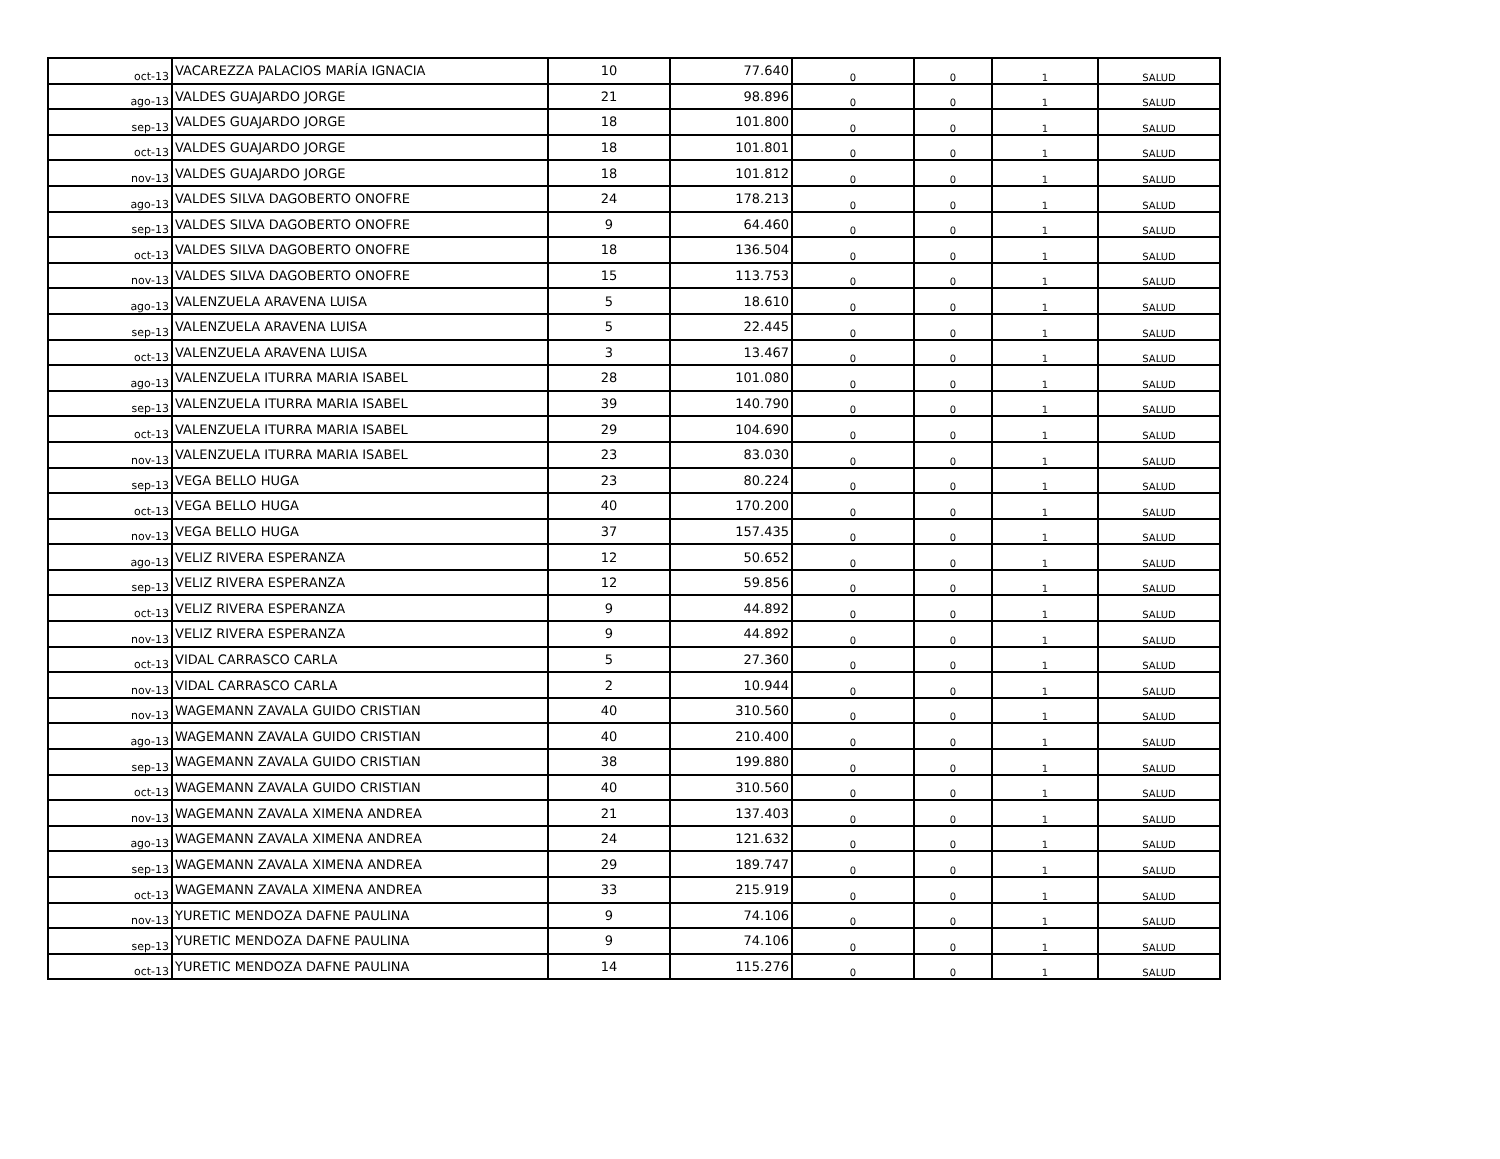| oct-13 | VACAREZZA PALACIOS MARÍA IGNACIA | 10 | 77.640 | 0 | 0 | 1 | SALUD |
| ago-13 | VALDES GUAJARDO JORGE | 21 | 98.896 | 0 | 0 | 1 | SALUD |
| sep-13 | VALDES GUAJARDO JORGE | 18 | 101.800 | 0 | 0 | 1 | SALUD |
| oct-13 | VALDES GUAJARDO JORGE | 18 | 101.801 | 0 | 0 | 1 | SALUD |
| nov-13 | VALDES GUAJARDO JORGE | 18 | 101.812 | 0 | 0 | 1 | SALUD |
| ago-13 | VALDES SILVA DAGOBERTO ONOFRE | 24 | 178.213 | 0 | 0 | 1 | SALUD |
| sep-13 | VALDES SILVA DAGOBERTO ONOFRE | 9 | 64.460 | 0 | 0 | 1 | SALUD |
| oct-13 | VALDES SILVA DAGOBERTO ONOFRE | 18 | 136.504 | 0 | 0 | 1 | SALUD |
| nov-13 | VALDES SILVA DAGOBERTO ONOFRE | 15 | 113.753 | 0 | 0 | 1 | SALUD |
| ago-13 | VALENZUELA ARAVENA LUISA | 5 | 18.610 | 0 | 0 | 1 | SALUD |
| sep-13 | VALENZUELA ARAVENA LUISA | 5 | 22.445 | 0 | 0 | 1 | SALUD |
| oct-13 | VALENZUELA ARAVENA LUISA | 3 | 13.467 | 0 | 0 | 1 | SALUD |
| ago-13 | VALENZUELA ITURRA MARIA ISABEL | 28 | 101.080 | 0 | 0 | 1 | SALUD |
| sep-13 | VALENZUELA ITURRA MARIA ISABEL | 39 | 140.790 | 0 | 0 | 1 | SALUD |
| oct-13 | VALENZUELA ITURRA MARIA ISABEL | 29 | 104.690 | 0 | 0 | 1 | SALUD |
| nov-13 | VALENZUELA ITURRA MARIA ISABEL | 23 | 83.030 | 0 | 0 | 1 | SALUD |
| sep-13 | VEGA BELLO HUGA | 23 | 80.224 | 0 | 0 | 1 | SALUD |
| oct-13 | VEGA BELLO HUGA | 40 | 170.200 | 0 | 0 | 1 | SALUD |
| nov-13 | VEGA BELLO HUGA | 37 | 157.435 | 0 | 0 | 1 | SALUD |
| ago-13 | VELIZ RIVERA ESPERANZA | 12 | 50.652 | 0 | 0 | 1 | SALUD |
| sep-13 | VELIZ RIVERA ESPERANZA | 12 | 59.856 | 0 | 0 | 1 | SALUD |
| oct-13 | VELIZ RIVERA ESPERANZA | 9 | 44.892 | 0 | 0 | 1 | SALUD |
| nov-13 | VELIZ RIVERA ESPERANZA | 9 | 44.892 | 0 | 0 | 1 | SALUD |
| oct-13 | VIDAL CARRASCO CARLA | 5 | 27.360 | 0 | 0 | 1 | SALUD |
| nov-13 | VIDAL CARRASCO CARLA | 2 | 10.944 | 0 | 0 | 1 | SALUD |
| nov-13 | WAGEMANN ZAVALA GUIDO CRISTIAN | 40 | 310.560 | 0 | 0 | 1 | SALUD |
| ago-13 | WAGEMANN ZAVALA GUIDO CRISTIAN | 40 | 210.400 | 0 | 0 | 1 | SALUD |
| sep-13 | WAGEMANN ZAVALA GUIDO CRISTIAN | 38 | 199.880 | 0 | 0 | 1 | SALUD |
| oct-13 | WAGEMANN ZAVALA GUIDO CRISTIAN | 40 | 310.560 | 0 | 0 | 1 | SALUD |
| nov-13 | WAGEMANN ZAVALA XIMENA ANDREA | 21 | 137.403 | 0 | 0 | 1 | SALUD |
| ago-13 | WAGEMANN ZAVALA XIMENA ANDREA | 24 | 121.632 | 0 | 0 | 1 | SALUD |
| sep-13 | WAGEMANN ZAVALA XIMENA ANDREA | 29 | 189.747 | 0 | 0 | 1 | SALUD |
| oct-13 | WAGEMANN ZAVALA XIMENA ANDREA | 33 | 215.919 | 0 | 0 | 1 | SALUD |
| nov-13 | YURETIC MENDOZA DAFNE PAULINA | 9 | 74.106 | 0 | 0 | 1 | SALUD |
| sep-13 | YURETIC MENDOZA DAFNE PAULINA | 9 | 74.106 | 0 | 0 | 1 | SALUD |
| oct-13 | YURETIC MENDOZA DAFNE PAULINA | 14 | 115.276 | 0 | 0 | 1 | SALUD |